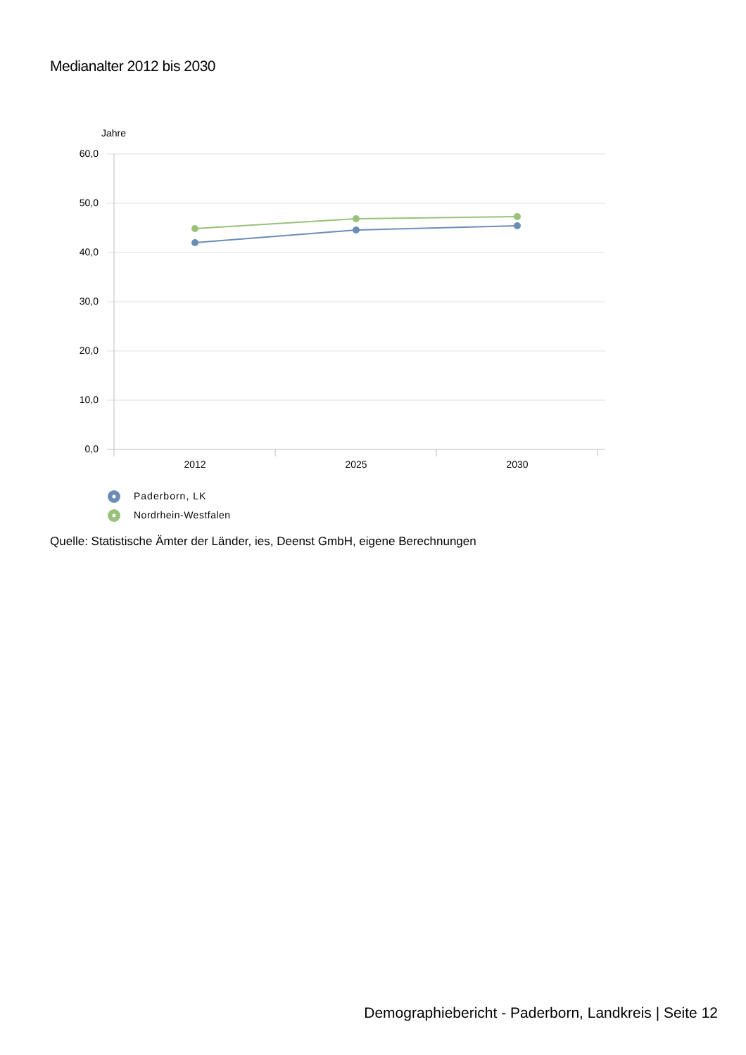Medianalter 2012 bis 2030
Jahre
60,0
50,0
40,0
30,0
20,0
10,0
0,0
2012
2025
2030
Paderborn, LK
Nordrhein-Westfalen
Quelle: Statistische Ämter der Länder, ies, Deenst GmbH, eigene Berechnungen
Demographiebericht - Paderborn, Landkreis | Seite 12